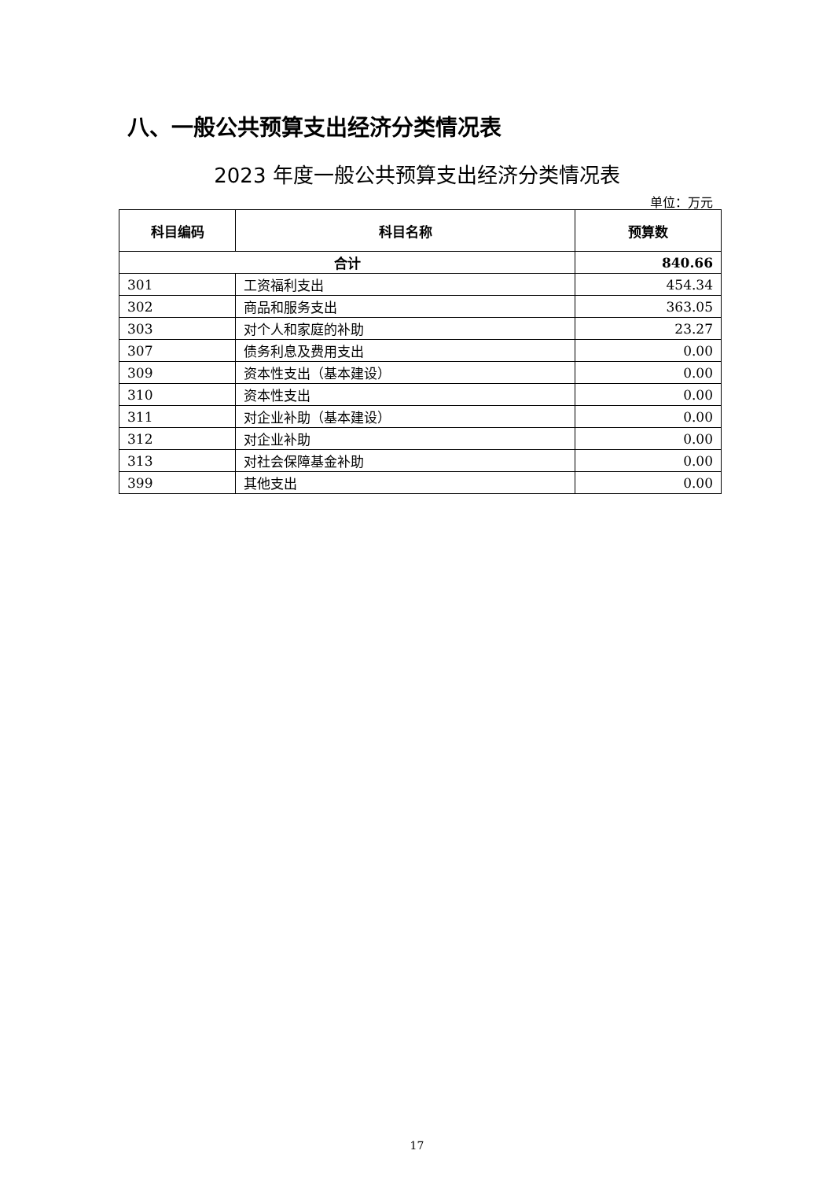八、一般公共预算支出经济分类情况表
2023 年度一般公共预算支出经济分类情况表
单位：万元
| 科目编码 | 科目名称 | 预算数 |
| --- | --- | --- |
| 合计 | | 840.66 |
| 301 | 工资福利支出 | 454.34 |
| 302 | 商品和服务支出 | 363.05 |
| 303 | 对个人和家庭的补助 | 23.27 |
| 307 | 债务利息及费用支出 | 0.00 |
| 309 | 资本性支出（基本建设） | 0.00 |
| 310 | 资本性支出 | 0.00 |
| 311 | 对企业补助（基本建设） | 0.00 |
| 312 | 对企业补助 | 0.00 |
| 313 | 对社会保障基金补助 | 0.00 |
| 399 | 其他支出 | 0.00 |
17